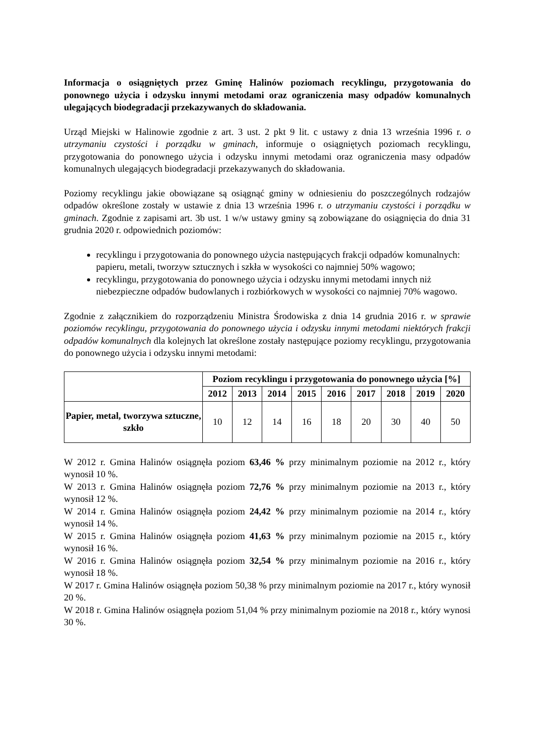Informacja o osiągniętych przez Gminę Halinów poziomach recyklingu, przygotowania do ponownego użycia i odzysku innymi metodami oraz ograniczenia masy odpadów komunalnych ulegających biodegradacji przekazywanych do składowania.
Urząd Miejski w Halinowie zgodnie z art. 3 ust. 2 pkt 9 lit. c ustawy z dnia 13 września 1996 r. o utrzymaniu czystości i porządku w gminach, informuje o osiągniętych poziomach recyklingu, przygotowania do ponownego użycia i odzysku innymi metodami oraz ograniczenia masy odpadów komunalnych ulegających biodegradacji przekazywanych do składowania.
Poziomy recyklingu jakie obowiązane są osiągnąć gminy w odniesieniu do poszczególnych rodzajów odpadów określone zostały w ustawie z dnia 13 września 1996 r. o utrzymaniu czystości i porządku w gminach. Zgodnie z zapisami art. 3b ust. 1 w/w ustawy gminy są zobowiązane do osiągnięcia do dnia 31 grudnia 2020 r. odpowiednich poziomów:
recyklingu i przygotowania do ponownego użycia następujących frakcji odpadów komunalnych: papieru, metali, tworzyw sztucznych i szkła w wysokości co najmniej 50% wagowo;
recyklingu, przygotowania do ponownego użycia i odzysku innymi metodami innych niż niebezpieczne odpadów budowlanych i rozbiórkowych w wysokości co najmniej 70% wagowo.
Zgodnie z załącznikiem do rozporządzeniu Ministra Środowiska z dnia 14 grudnia 2016 r. w sprawie poziomów recyklingu, przygotowania do ponownego użycia i odzysku innymi metodami niektórych frakcji odpadów komunalnych dla kolejnych lat określone zostały następujące poziomy recyklingu, przygotowania do ponownego użycia i odzysku innymi metodami:
| | Poziom recyklingu i przygotowania do ponownego użycia [%] | | | | | | | | |
| --- | --- | --- | --- | --- | --- | --- | --- | --- | --- |
| | 2012 | 2013 | 2014 | 2015 | 2016 | 2017 | 2018 | 2019 | 2020 |
| Papier, metal, tworzywa sztuczne, szkło | 10 | 12 | 14 | 16 | 18 | 20 | 30 | 40 | 50 |
W 2012 r. Gmina Halinów osiągnęła poziom 63,46 % przy minimalnym poziomie na 2012 r., który wynosił 10 %.
W 2013 r. Gmina Halinów osiągnęła poziom 72,76 % przy minimalnym poziomie na 2013 r., który wynosił 12 %.
W 2014 r. Gmina Halinów osiągnęła poziom 24,42 % przy minimalnym poziomie na 2014 r., który wynosił 14 %.
W 2015 r. Gmina Halinów osiągnęła poziom 41,63 % przy minimalnym poziomie na 2015 r., który wynosił 16 %.
W 2016 r. Gmina Halinów osiągnęła poziom 32,54 % przy minimalnym poziomie na 2016 r., który wynosił 18 %.
W 2017 r. Gmina Halinów osiągnęła poziom 50,38 % przy minimalnym poziomie na 2017 r., który wynosił 20 %.
W 2018 r. Gmina Halinów osiągnęła poziom 51,04 % przy minimalnym poziomie na 2018 r., który wynosi 30 %.